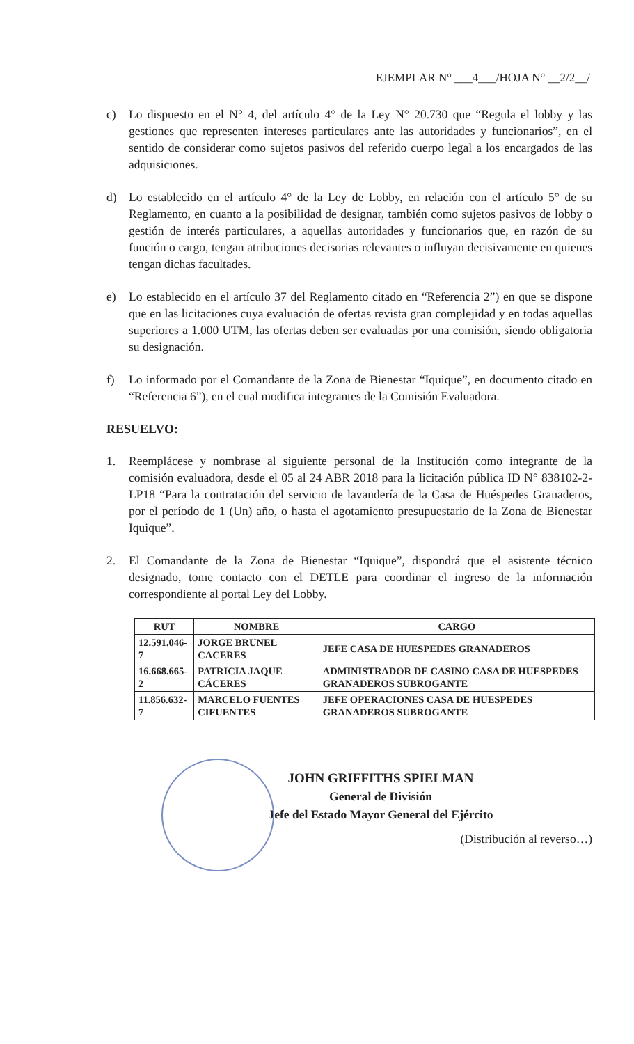EJEMPLAR N° ___4___/HOJA N° __2/2__/
c) Lo dispuesto en el N° 4, del artículo 4° de la Ley N° 20.730 que “Regula el lobby y las gestiones que representen intereses particulares ante las autoridades y funcionarios”, en el sentido de considerar como sujetos pasivos del referido cuerpo legal a los encargados de las adquisiciones.
d) Lo establecido en el artículo 4° de la Ley de Lobby, en relación con el artículo 5° de su Reglamento, en cuanto a la posibilidad de designar, también como sujetos pasivos de lobby o gestión de interés particulares, a aquellas autoridades y funcionarios que, en razón de su función o cargo, tengan atribuciones decisorias relevantes o influyan decisivamente en quienes tengan dichas facultades.
e) Lo establecido en el artículo 37 del Reglamento citado en “Referencia 2”) en que se dispone que en las licitaciones cuya evaluación de ofertas revista gran complejidad y en todas aquellas superiores a 1.000 UTM, las ofertas deben ser evaluadas por una comisión, siendo obligatoria su designación.
f) Lo informado por el Comandante de la Zona de Bienestar “Iquique”, en documento citado en “Referencia 6”), en el cual modifica integrantes de la Comisión Evaluadora.
RESUELVO:
1. Reemplácese y nombrase al siguiente personal de la Institución como integrante de la comisión evaluadora, desde el 05 al 24 ABR 2018 para la licitación pública ID N° 838102-2-LP18 “Para la contratación del servicio de lavandería de la Casa de Huéspedes Granaderos, por el período de 1 (Un) año, o hasta el agotamiento presupuestario de la Zona de Bienestar Iquique”.
2. El Comandante de la Zona de Bienestar “Iquique”, dispondrá que el asistente técnico designado, tome contacto con el DETLE para coordinar el ingreso de la información correspondiente al portal Ley del Lobby.
| RUT | NOMBRE | CARGO |
| --- | --- | --- |
| 12.591.046-7 | JORGE BRUNEL CACERES | JEFE CASA DE HUESPEDES GRANADEROS |
| 16.668.665-2 | PATRICIA JAQUE CÁCERES | ADMINISTRADOR DE CASINO CASA DE HUESPEDES GRANADEROS SUBROGANTE |
| 11.856.632-7 | MARCELO FUENTES CIFUENTES | JEFE OPERACIONES CASA DE HUESPEDES GRANADEROS SUBROGANTE |
JOHN GRIFFITHS SPIELMAN
General de División
Jefe del Estado Mayor General del Ejército
(Distribución al reverso…)